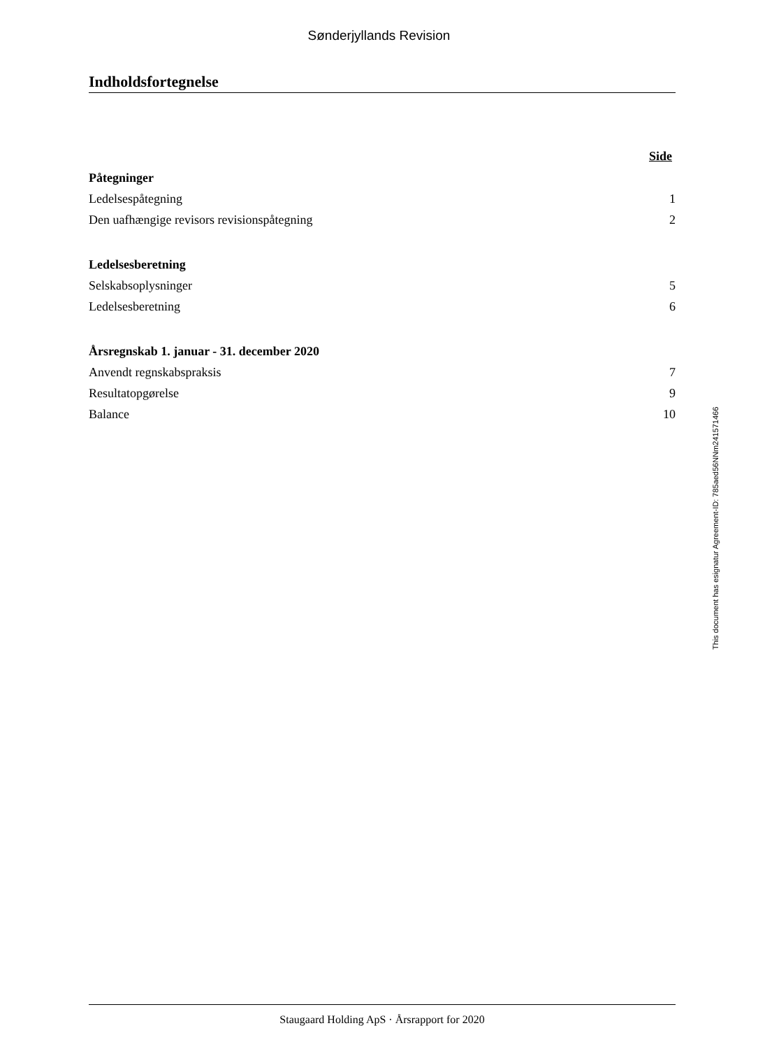Sønderjyllands Revision
Indholdsfortegnelse
Side
Påtegninger
Ledelsespåtegning 1
Den uafhængige revisors revisionspåtegning 2
Ledelsesberetning
Selskabsoplysninger 5
Ledelsesberetning 6
Årsregnskab 1. januar - 31. december 2020
Anvendt regnskabspraksis 7
Resultatopgørelse 9
Balance 10
This document has esignatur Agreement-ID: 785aed56NNm241571466
Staugaard Holding ApS · Årsrapport for 2020